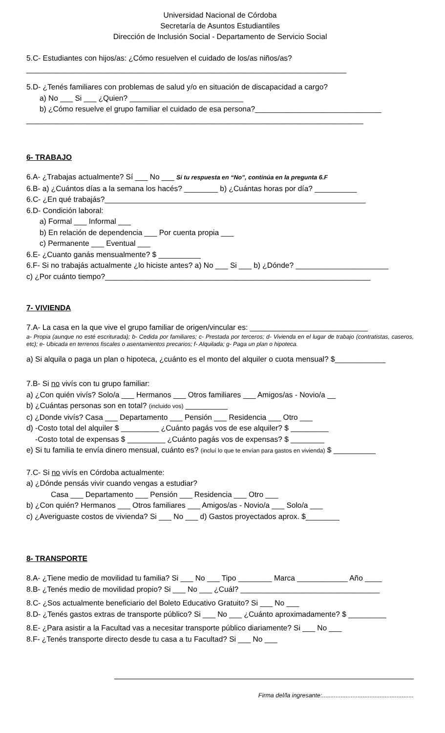Universidad Nacional de Córdoba
Secretaría de Asuntos Estudiantiles
Dirección de Inclusión Social - Departamento de Servicio Social
5.C- Estudiantes con hijos/as: ¿Cómo resuelven el cuidado de los/as niños/as?
____________________________________________________________________________
5.D- ¿Tenés familiares con problemas de salud y/o en situación de discapacidad a cargo?
a) No ___ Si ___ ¿Quien? ___________________________
b) ¿Cómo resuelve el grupo familiar el cuidado de esa persona?______________________________
________________________________________________________________________________
6- TRABAJO
6.A- ¿Trabajas actualmente? Sí ___ No ___ Si tu respuesta en “No”, continúa en la pregunta 6.F
6.B- a) ¿Cuántos días a la semana los hacés? ________ b) ¿Cuántas horas por día? __________
6.C- ¿En qué trabajás?______________________________________________________________
6.D- Condición laboral:
a) Formal ___ Informal ___
b) En relación de dependencia ___ Por cuenta propia ___
c) Permanente ___ Eventual ___
6.E- ¿Cuanto ganás mensualmente? $ __________
6.F- Si no trabajás actualmente ¿lo hiciste antes? a) No ___ Si ___ b) ¿Dónde? ______________________
c) ¿Por cuánto tiempo?_______________________________________________________________
7- VIVIENDA
7.A- La casa en la que vive el grupo familiar de origen/vincular es: ____________________________
a- Propia (aunque no esté escriturada); b- Cedida por familiares; c- Prestada por terceros; d- Vivienda en el lugar de trabajo (contratistas, caseros, etc); e- Ubicada en terrenos fiscales o asentamientos precarios; f- Alquilada; g- Paga un plan o hipoteca.
a) Si alquila o paga un plan o hipoteca, ¿cuánto es el monto del alquiler o cuota mensual? $____________
7.B- Si no vivís con tu grupo familiar:
a) ¿Con quién vivís? Solo/a ___ Hermanos ___ Otros familiares ___ Amigos/as - Novio/a __
b) ¿Cuántas personas son en total? (incluido vos) __________
c) ¿Donde vivís? Casa ___ Departamento ___ Pensión ___ Residencia ___ Otro ___
d) -Costo total del alquiler $ _________ ¿Cuánto pagás vos de ese alquiler? $ _________
-Costo total de expensas $ _________ ¿Cuánto pagás vos de expensas? $ ________
e) Si tu familia te envía dinero mensual, cuánto es? (incluí lo que te envían para gastos en vivienda) $ __________
7.C- Si no vivís en Córdoba actualmente:
a) ¿Dónde pensás vivir cuando vengas a estudiar?
Casa ___ Departamento ___ Pensión ___ Residencia ___ Otro ___
b) ¿Con quién? Hermanos ___ Otros familiares ___ Amigos/as - Novio/a ___ Solo/a ___
c) ¿Averiguaste costos de vivienda? Si ___ No ___ d) Gastos proyectados aprox. $________
8- TRANSPORTE
8.A- ¿Tiene medio de movilidad tu familia? Si ___ No ___ Tipo ________ Marca ____________ Año ____
8.B- ¿Tenés medio de movilidad propio? Si ___ No ___ ¿Cuál? _________________________________
8.C- ¿Sos actualmente beneficiario del Boleto Educativo Gratuito? Si ___ No ___
8.D- ¿Tenés gastos extras de transporte público? Si ___ No ___ ¿Cuánto aproximadamente? $ _________
8.E- ¿Para asistir a la Facultad vas a necesitar transporte público diariamente? Si ___ No ___
8.F- ¿Tenés transporte directo desde tu casa a tu Facultad? Si ___ No ___
Firma del/la ingresante:......................................................